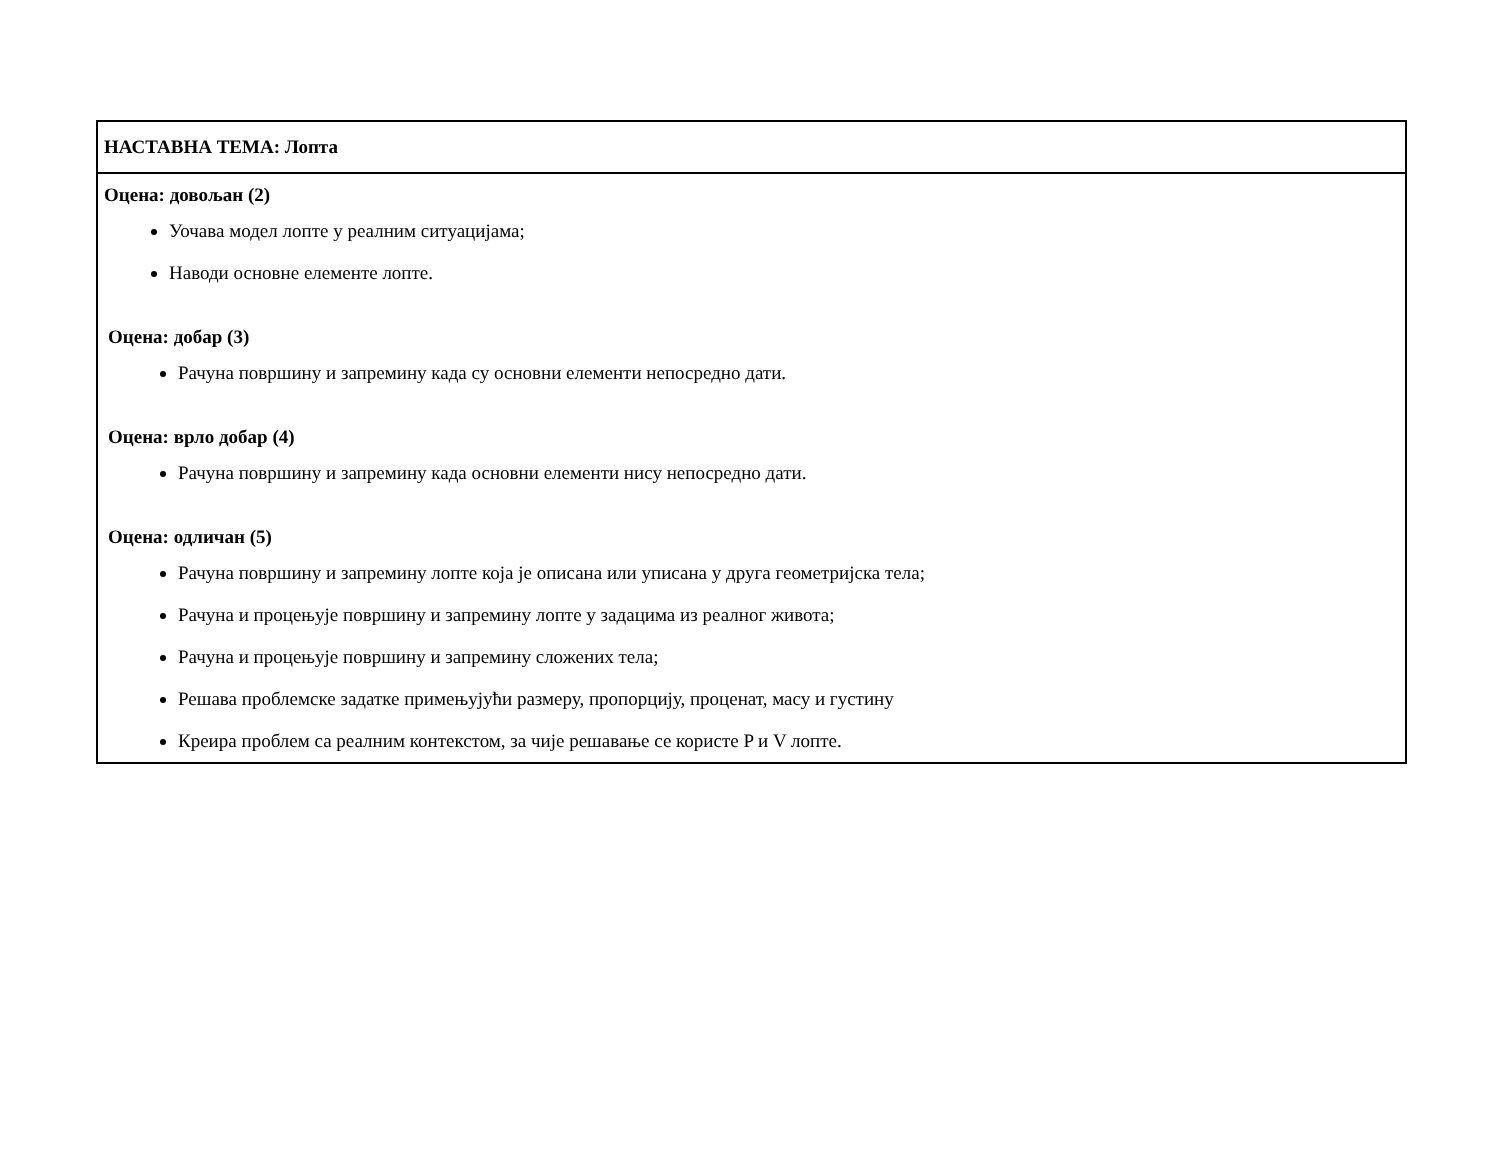| НАСТАВНА ТЕМА: Лопта |
| Оцена: довољан (2) Уочава модел лопте у реалним ситуацијама; Наводи основне елементе лопте. Оцена: добар (3) Рачуна површину и запремину када су основни елементи непосредно дати. Оцена: врло добар (4) Рачуна површину и запремину када основни елементи нису непосредно дати. Оцена: одличан (5) Рачуна површину и запремину лопте која је описана или уписана у друга геометријска тела; Рачуна и процењује површину и запремину лопте у задацима из реалног живота; Рачуна и процењује површину и запремину сложених тела; Решава проблемске задатке примењујући размеру, пропорцију, проценат, масу и густину Креира проблем са реалним контекстом, за чије решавање се користе P и V лопте. |